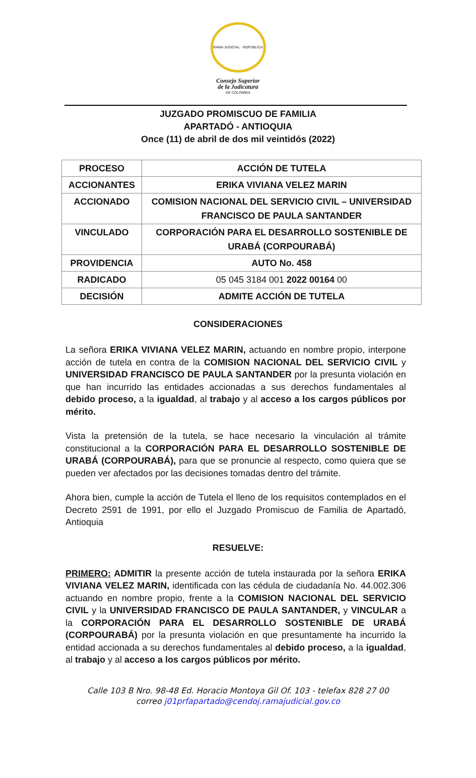RAMA JUDICIAL · REPÚBLICA DE COLOMBIA
Consejo Superior
de la Judicatura
JUZGADO PROMISCUO DE FAMILIA
APARTADÓ - ANTIOQUIA
Once (11) de abril de dos mil veintidós (2022)
| PROCESO | ACCIÓN DE TUTELA |
| ACCIONANTES | ERIKA VIVIANA VELEZ MARIN |
| ACCIONADO | COMISION NACIONAL DEL SERVICIO CIVIL – UNIVERSIDAD FRANCISCO DE PAULA SANTANDER |
| VINCULADO | CORPORACIÓN PARA EL DESARROLLO SOSTENIBLE DE URABÁ (CORPOURABÁ) |
| PROVIDENCIA | AUTO No. 458 |
| RADICADO | 05 045 3184 001 2022 00164 00 |
| DECISIÓN | ADMITE ACCIÓN DE TUTELA |
CONSIDERACIONES
La señora ERIKA VIVIANA VELEZ MARIN, actuando en nombre propio, interpone acción de tutela en contra de la COMISION NACIONAL DEL SERVICIO CIVIL y UNIVERSIDAD FRANCISCO DE PAULA SANTANDER por la presunta violación en que han incurrido las entidades accionadas a sus derechos fundamentales al debido proceso, a la igualdad, al trabajo y al acceso a los cargos públicos por mérito.
Vista la pretensión de la tutela, se hace necesario la vinculación al trámite constitucional a la CORPORACIÓN PARA EL DESARROLLO SOSTENIBLE DE URABÁ (CORPOURABÁ), para que se pronuncie al respecto, como quiera que se pueden ver afectados por las decisiones tomadas dentro del trámite.
Ahora bien, cumple la acción de Tutela el lleno de los requisitos contemplados en el Decreto 2591 de 1991, por ello el Juzgado Promiscuo de Familia de Apartadó, Antioquia
RESUELVE:
PRIMERO: ADMITIR la presente acción de tutela instaurada por la señora ERIKA VIVIANA VELEZ MARIN, identificada con las cédula de ciudadanía No. 44.002.306 actuando en nombre propio, frente a la COMISION NACIONAL DEL SERVICIO CIVIL y la UNIVERSIDAD FRANCISCO DE PAULA SANTANDER, y VINCULAR a la CORPORACIÓN PARA EL DESARROLLO SOSTENIBLE DE URABÁ (CORPOURABÁ) por la presunta violación en que presuntamente ha incurrido la entidad accionada a su derechos fundamentales al debido proceso, a la igualdad, al trabajo y al acceso a los cargos públicos por mérito.
Calle 103 B Nro. 98-48 Ed. Horacio Montoya Gil Of. 103 - telefax 828 27 00
correo j01prfapartado@cendoj.ramajudicial.gov.co